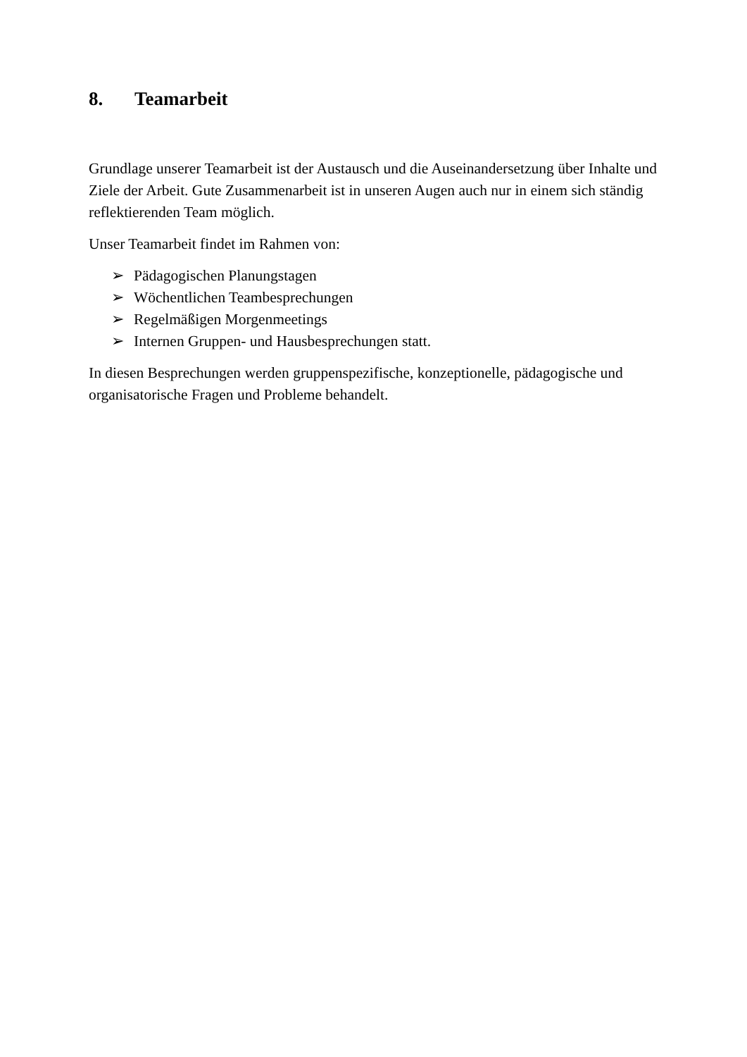8. Teamarbeit
Grundlage unserer Teamarbeit ist der Austausch und die Auseinandersetzung über Inhalte und Ziele der Arbeit. Gute Zusammenarbeit ist in unseren Augen auch nur in einem sich ständig reflektierenden Team möglich.
Unser Teamarbeit findet im Rahmen von:
➢ Pädagogischen Planungstagen
➢ Wöchentlichen Teambesprechungen
➢ Regelmäßigen Morgenmeetings
➢ Internen Gruppen- und Hausbesprechungen statt.
In diesen Besprechungen werden gruppenspezifische, konzeptionelle, pädagogische und organisatorische Fragen und Probleme behandelt.